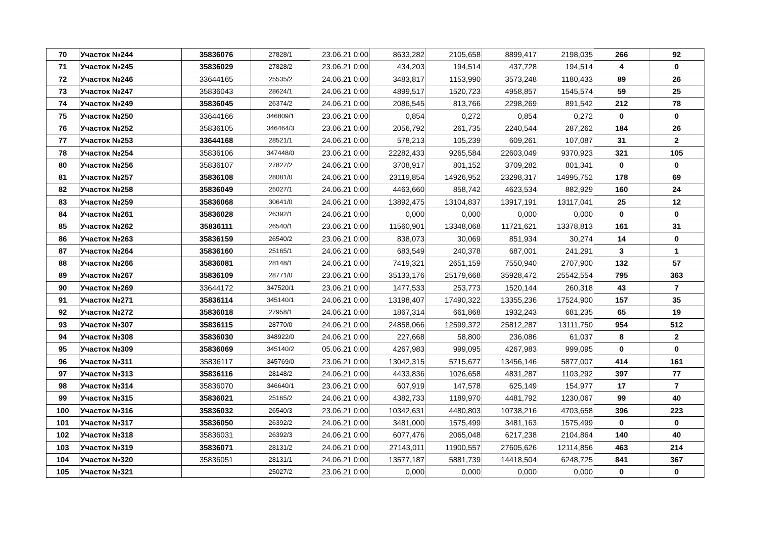| 70 | Участок №244 | 35836076 | 27828/1 | 23.06.21 0:00 | 8633,282 | 2105,658 | 8899,417 | 2198,035 | 266 | 92 |
| 71 | Участок №245 | 35836029 | 27828/2 | 23.06.21 0:00 | 434,203 | 194,514 | 437,728 | 194,514 | 4 | 0 |
| 72 | Участок №246 | 33644165 | 25535/2 | 24.06.21 0:00 | 3483,817 | 1153,990 | 3573,248 | 1180,433 | 89 | 26 |
| 73 | Участок №247 | 35836043 | 28624/1 | 24.06.21 0:00 | 4899,517 | 1520,723 | 4958,857 | 1545,574 | 59 | 25 |
| 74 | Участок №249 | 35836045 | 26374/2 | 24.06.21 0:00 | 2086,545 | 813,766 | 2298,269 | 891,542 | 212 | 78 |
| 75 | Участок №250 | 33644166 | 346809/1 | 23.06.21 0:00 | 0,854 | 0,272 | 0,854 | 0,272 | 0 | 0 |
| 76 | Участок №252 | 35836105 | 346464/3 | 23.06.21 0:00 | 2056,792 | 261,735 | 2240,544 | 287,262 | 184 | 26 |
| 77 | Участок №253 | 33644168 | 28521/1 | 24.06.21 0:00 | 578,213 | 105,239 | 609,261 | 107,087 | 31 | 2 |
| 78 | Участок №254 | 35836106 | 347448/0 | 23.06.21 0:00 | 22282,433 | 9265,584 | 22603,049 | 9370,923 | 321 | 105 |
| 80 | Участок №256 | 35836107 | 27827/2 | 24.06.21 0:00 | 3708,917 | 801,152 | 3709,282 | 801,341 | 0 | 0 |
| 81 | Участок №257 | 35836108 | 28081/0 | 24.06.21 0:00 | 23119,854 | 14926,952 | 23298,317 | 14995,752 | 178 | 69 |
| 82 | Участок №258 | 35836049 | 25027/1 | 24.06.21 0:00 | 4463,660 | 858,742 | 4623,534 | 882,929 | 160 | 24 |
| 83 | Участок №259 | 35836068 | 30641/0 | 24.06.21 0:00 | 13892,475 | 13104,837 | 13917,191 | 13117,041 | 25 | 12 |
| 84 | Участок №261 | 35836028 | 26392/1 | 24.06.21 0:00 | 0,000 | 0,000 | 0,000 | 0,000 | 0 | 0 |
| 85 | Участок №262 | 35836111 | 26540/1 | 23.06.21 0:00 | 11560,901 | 13348,068 | 11721,621 | 13378,813 | 161 | 31 |
| 86 | Участок №263 | 35836159 | 26540/2 | 23.06.21 0:00 | 838,073 | 30,069 | 851,934 | 30,274 | 14 | 0 |
| 87 | Участок №264 | 35836160 | 25165/1 | 24.06.21 0:00 | 683,549 | 240,378 | 687,001 | 241,291 | 3 | 1 |
| 88 | Участок №266 | 35836081 | 28148/1 | 24.06.21 0:00 | 7419,321 | 2651,159 | 7550,940 | 2707,900 | 132 | 57 |
| 89 | Участок №267 | 35836109 | 28771/0 | 23.06.21 0:00 | 35133,176 | 25179,668 | 35928,472 | 25542,554 | 795 | 363 |
| 90 | Участок №269 | 33644172 | 347520/1 | 23.06.21 0:00 | 1477,533 | 253,773 | 1520,144 | 260,318 | 43 | 7 |
| 91 | Участок №271 | 35836114 | 345140/1 | 24.06.21 0:00 | 13198,407 | 17490,322 | 13355,236 | 17524,900 | 157 | 35 |
| 92 | Участок №272 | 35836018 | 27958/1 | 24.06.21 0:00 | 1867,314 | 661,868 | 1932,243 | 681,235 | 65 | 19 |
| 93 | Участок №307 | 35836115 | 28770/0 | 24.06.21 0:00 | 24858,066 | 12599,372 | 25812,287 | 13111,750 | 954 | 512 |
| 94 | Участок №308 | 35836030 | 348922/0 | 24.06.21 0:00 | 227,668 | 58,800 | 236,086 | 61,037 | 8 | 2 |
| 95 | Участок №309 | 35836069 | 345140/2 | 05.06.21 0:00 | 4267,983 | 999,095 | 4267,983 | 999,095 | 0 | 0 |
| 96 | Участок №311 | 35836117 | 345769/0 | 23.06.21 0:00 | 13042,315 | 5715,677 | 13456,146 | 5877,007 | 414 | 161 |
| 97 | Участок №313 | 35836116 | 28148/2 | 24.06.21 0:00 | 4433,836 | 1026,658 | 4831,287 | 1103,292 | 397 | 77 |
| 98 | Участок №314 | 35836070 | 346640/1 | 23.06.21 0:00 | 607,919 | 147,578 | 625,149 | 154,977 | 17 | 7 |
| 99 | Участок №315 | 35836021 | 25165/2 | 24.06.21 0:00 | 4382,733 | 1189,970 | 4481,792 | 1230,067 | 99 | 40 |
| 100 | Участок №316 | 35836032 | 26540/3 | 23.06.21 0:00 | 10342,631 | 4480,803 | 10738,216 | 4703,658 | 396 | 223 |
| 101 | Участок №317 | 35836050 | 26392/2 | 24.06.21 0:00 | 3481,000 | 1575,499 | 3481,163 | 1575,499 | 0 | 0 |
| 102 | Участок №318 | 35836031 | 26392/3 | 24.06.21 0:00 | 6077,476 | 2065,048 | 6217,238 | 2104,864 | 140 | 40 |
| 103 | Участок №319 | 35836071 | 28131/2 | 24.06.21 0:00 | 27143,011 | 11900,557 | 27605,626 | 12114,856 | 463 | 214 |
| 104 | Участок №320 | 35836051 | 28131/1 | 24.06.21 0:00 | 13577,187 | 5881,739 | 14418,504 | 6248,725 | 841 | 367 |
| 105 | Участок №321 | | 25027/2 | 23.06.21 0:00 | 0,000 | 0,000 | 0,000 | 0,000 | 0 | 0 |